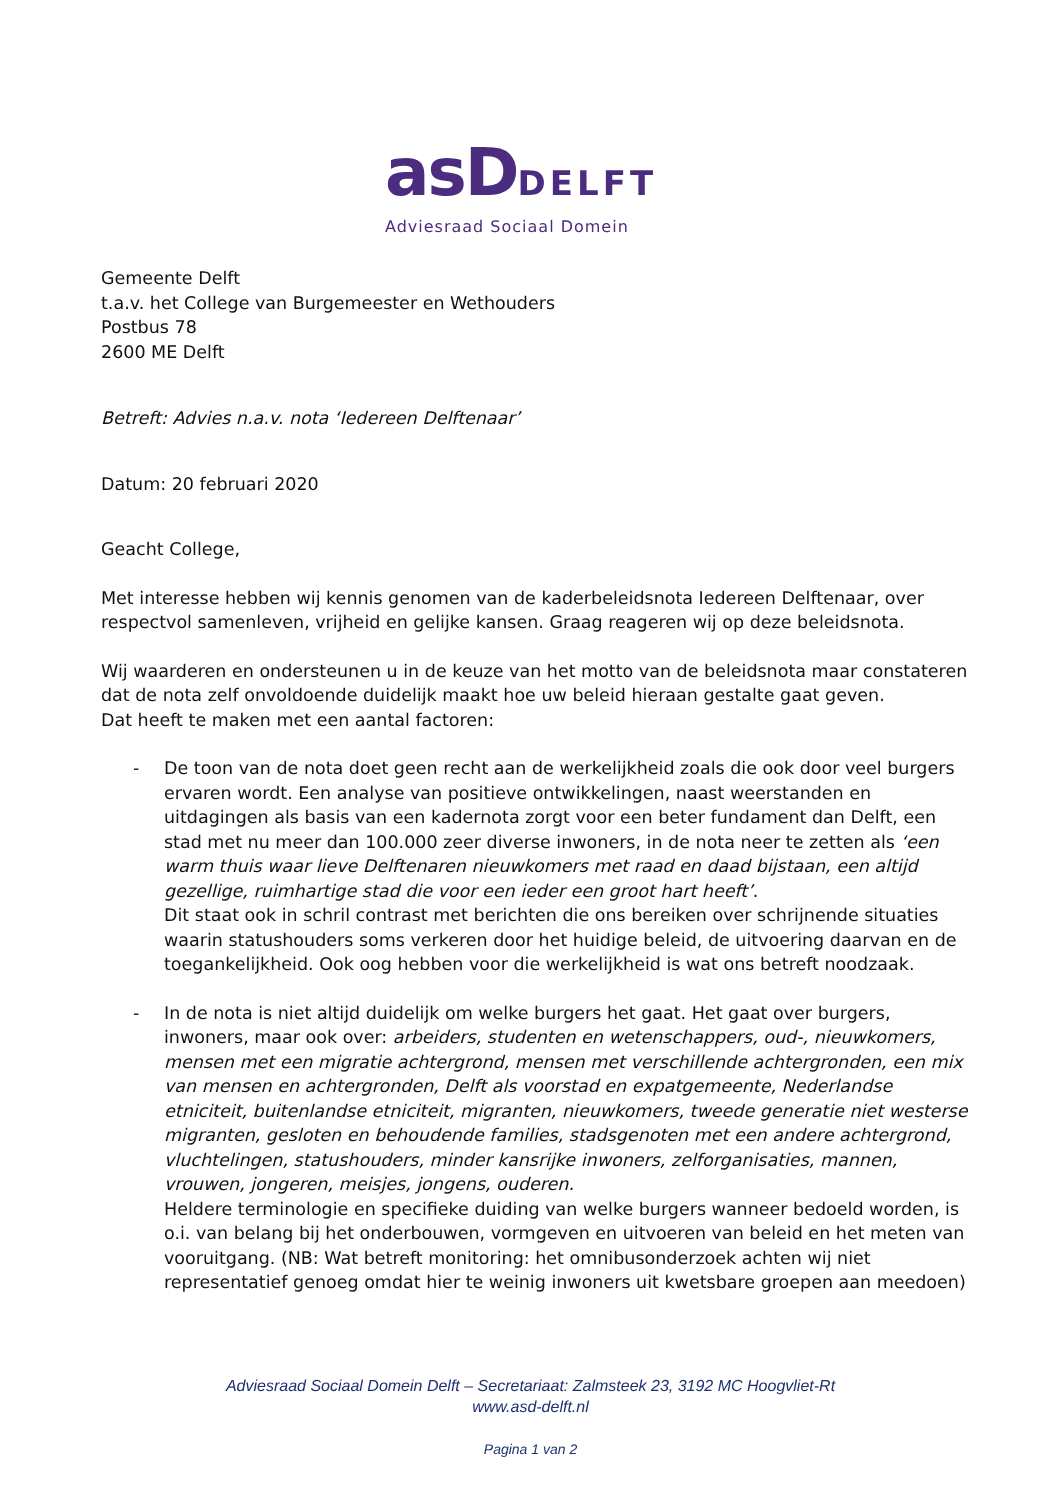asDDELFT
Adviesraad Sociaal Domein
Gemeente Delft
t.a.v. het College van Burgemeester en Wethouders
Postbus 78
2600 ME Delft
Betreft: Advies n.a.v. nota ‘Iedereen Delftenaar’
Datum: 20 februari 2020
Geacht College,
Met interesse hebben wij kennis genomen van de kaderbeleidsnota Iedereen Delftenaar, over respectvol samenleven, vrijheid en gelijke kansen. Graag reageren wij op deze beleidsnota.
Wij waarderen en ondersteunen u in de keuze van het motto van de beleidsnota maar constateren dat de nota zelf onvoldoende duidelijk maakt hoe uw beleid hieraan gestalte gaat geven.
Dat heeft te maken met een aantal factoren:
- De toon van de nota doet geen recht aan de werkelijkheid zoals die ook door veel burgers ervaren wordt. Een analyse van positieve ontwikkelingen, naast weerstanden en uitdagingen als basis van een kadernota zorgt voor een beter fundament dan Delft, een stad met nu meer dan 100.000 zeer diverse inwoners, in de nota neer te zetten als ‘een warm thuis waar lieve Delftenaren nieuwkomers met raad en daad bijstaan, een altijd gezellige, ruimhartige stad die voor een ieder een groot hart heeft’.
Dit staat ook in schril contrast met berichten die ons bereiken over schrijnende situaties waarin statushouders soms verkeren door het huidige beleid, de uitvoering daarvan en de toegankelijkheid. Ook oog hebben voor die werkelijkheid is wat ons betreft noodzaak.
- In de nota is niet altijd duidelijk om welke burgers het gaat. Het gaat over burgers, inwoners, maar ook over: arbeiders, studenten en wetenschappers, oud-, nieuwkomers, mensen met een migratie achtergrond, mensen met verschillende achtergronden, een mix van mensen en achtergronden, Delft als voorstad en expatgemeente, Nederlandse etniciteit, buitenlandse etniciteit, migranten, nieuwkomers, tweede generatie niet westerse migranten, gesloten en behoudende families, stadsgenoten met een andere achtergrond, vluchtelingen, statushouders, minder kansrijke inwoners, zelforganisaties, mannen, vrouwen, jongeren, meisjes, jongens, ouderen.
Heldere terminologie en specifieke duiding van welke burgers wanneer bedoeld worden, is o.i. van belang bij het onderbouwen, vormgeven en uitvoeren van beleid en het meten van vooruitgang. (NB: Wat betreft monitoring: het omnibusonderzoek achten wij niet representatief genoeg omdat hier te weinig inwoners uit kwetsbare groepen aan meedoen)
Adviesraad Sociaal Domein Delft – Secretariaat: Zalmsteek 23, 3192 MC Hoogvliet-Rt
www.asd-delft.nl
Pagina 1 van 2